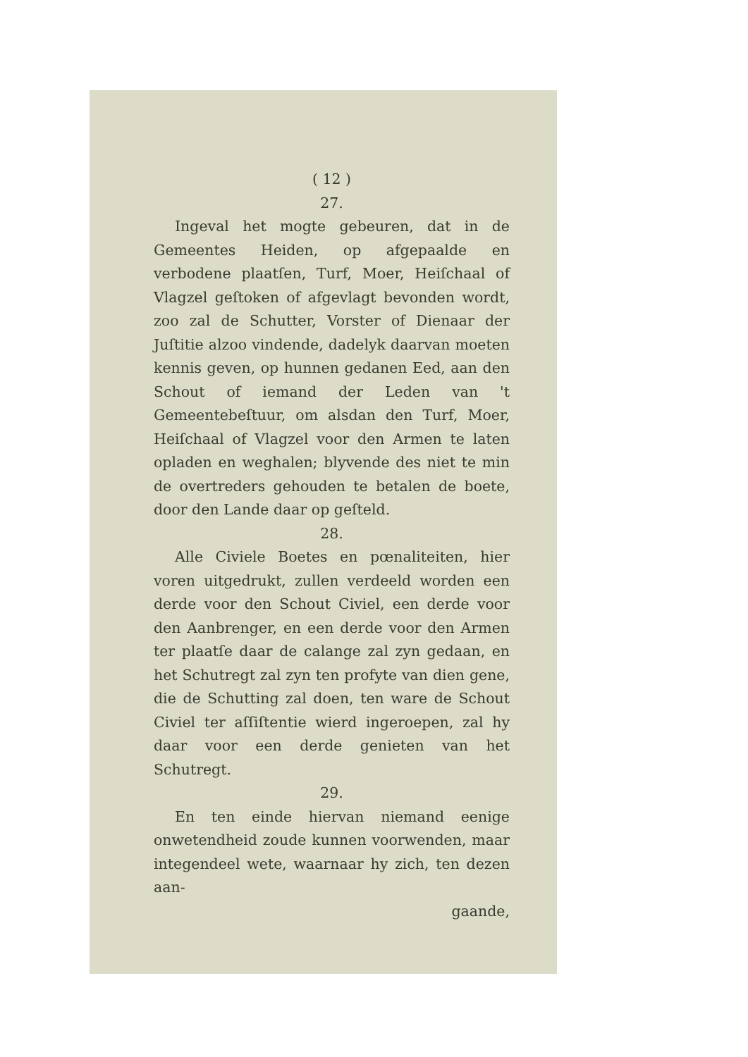( 12 )
27.
Ingeval het mogte gebeuren, dat in de Gemeentes Heiden, op afgepaalde en verbodene plaatſen, Turf, Moer, Heiſchaal of Vlagzel geſtoken of afgevlagt bevonden wordt, zoo zal de Schutter, Vorster of Dienaar der Juſtitie alzoo vindende, dadelyk daarvan moeten kennis geven, op hunnen gedanen Eed, aan den Schout of iemand der Leden van 't Gemeentebeſtuur, om alsdan den Turf, Moer, Heiſchaal of Vlagzel voor den Armen te laten opladen en weghalen; blyvende des niet te min de overtreders gehouden te betalen de boete, door den Lande daar op geſteld.
28.
Alle Civiele Boetes en pœnaliteiten, hier voren uitgedrukt, zullen verdeeld worden een derde voor den Schout Civiel, een derde voor den Aanbrenger, en een derde voor den Armen ter plaatſe daar de calange zal zyn gedaan, en het Schutregt zal zyn ten profyte van dien gene, die de Schutting zal doen, ten ware de Schout Civiel ter aſſiſtentie wierd ingeroepen, zal hy daar voor een derde genieten van het Schutregt.
29.
En ten einde hiervan niemand eenige onwetendheid zoude kunnen voorwenden, maar integendeel wete, waarnaar hy zich, ten dezen aan-
gaande,